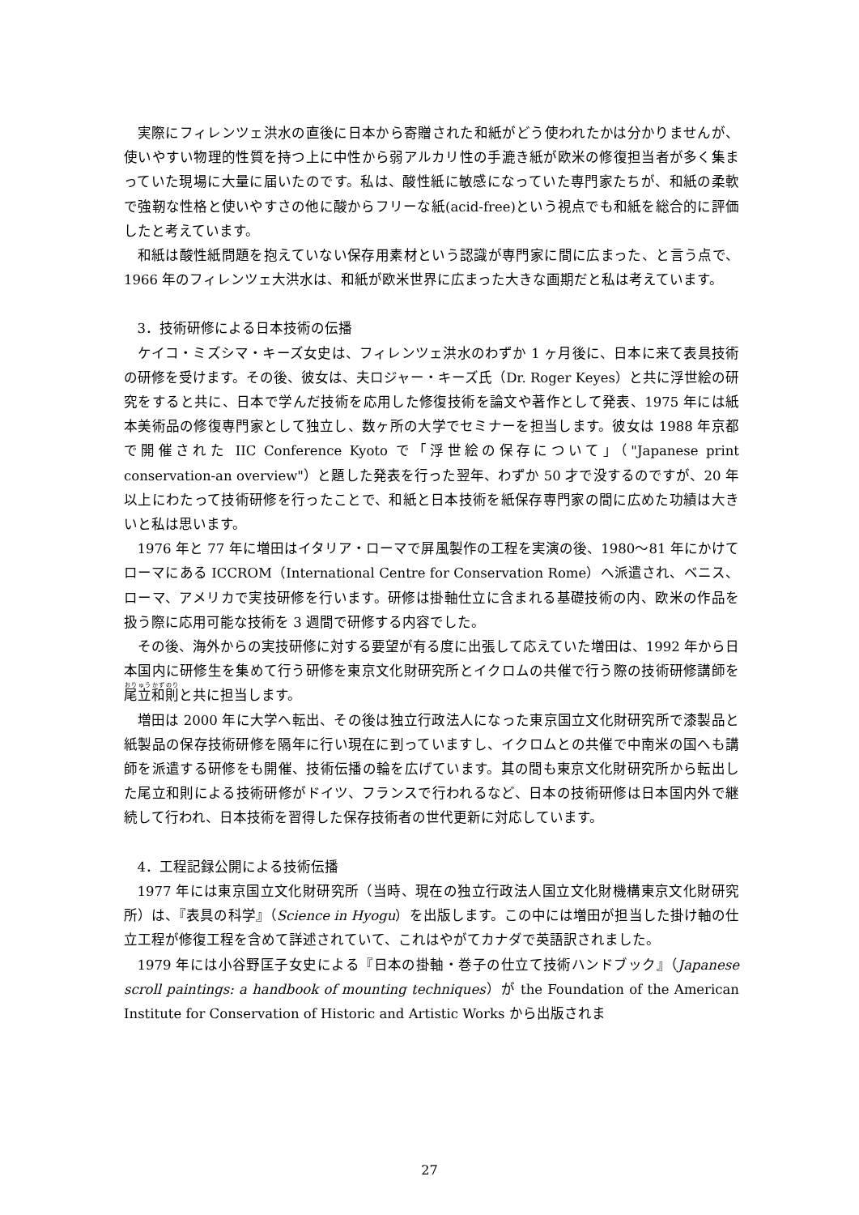実際にフィレンツェ洪水の直後に日本から寄贈された和紙がどう使われたかは分かりませんが、使いやすい物理的性質を持つ上に中性から弱アルカリ性の手漉き紙が欧米の修復担当者が多く集まっていた現場に大量に届いたのです。私は、酸性紙に敏感になっていた専門家たちが、和紙の柔軟で強靭な性格と使いやすさの他に酸からフリーな紙(acid-free)という視点でも和紙を総合的に評価したと考えています。
和紙は酸性紙問題を抱えていない保存用素材という認識が専門家に間に広まった、と言う点で、1966 年のフィレンツェ大洪水は、和紙が欧米世界に広まった大きな画期だと私は考えています。
3．技術研修による日本技術の伝播
ケイコ・ミズシマ・キーズ女史は、フィレンツェ洪水のわずか 1 ヶ月後に、日本に来て表具技術の研修を受けます。その後、彼女は、夫ロジャー・キーズ氏（Dr. Roger Keyes）と共に浮世絵の研究をすると共に、日本で学んだ技術を応用した修復技術を論文や著作として発表、1975 年には紙本美術品の修復専門家として独立し、数ヶ所の大学でセミナーを担当します。彼女は 1988 年京都で開催された IIC Conference Kyoto で「浮世絵の保存について」（"Japanese print conservation-an overview"）と題した発表を行った翌年、わずか 50 才で没するのですが、20 年以上にわたって技術研修を行ったことで、和紙と日本技術を紙保存専門家の間に広めた功績は大きいと私は思います。
1976 年と 77 年に増田はイタリア・ローマで屏風製作の工程を実演の後、1980～81 年にかけてローマにある ICCROM（International Centre for Conservation Rome）へ派遣され、ベニス、ローマ、アメリカで実技研修を行います。研修は掛軸仕立に含まれる基礎技術の内、欧米の作品を扱う際に応用可能な技術を 3 週間で研修する内容でした。
その後、海外からの実技研修に対する要望が有る度に出張して応えていた増田は、1992 年から日本国内に研修生を集めて行う研修を東京文化財研究所とイクロムの共催で行う際の技術研修講師を尾立和則と共に担当します。
増田は 2000 年に大学へ転出、その後は独立行政法人になった東京国立文化財研究所で漆製品と紙製品の保存技術研修を隔年に行い現在に到っていますし、イクロムとの共催で中南米の国へも講師を派遣する研修をも開催、技術伝播の輪を広げています。其の間も東京文化財研究所から転出した尾立和則による技術研修がドイツ、フランスで行われるなど、日本の技術研修は日本国内外で継続して行われ、日本技術を習得した保存技術者の世代更新に対応しています。
4．工程記録公開による技術伝播
1977 年には東京国立文化財研究所（当時、現在の独立行政法人国立文化財機構東京文化財研究所）は、『表具の科学』（Science in Hyogu）を出版します。この中には増田が担当した掛け軸の仕立工程が修復工程を含めて詳述されていて、これはやがてカナダで英語訳されました。
1979 年には小谷野匡子女史による『日本の掛軸・巻子の仕立て技術ハンドブック』（Japanese scroll paintings: a handbook of mounting techniques）が the Foundation of the American Institute for Conservation of Historic and Artistic Works から出版されま
27